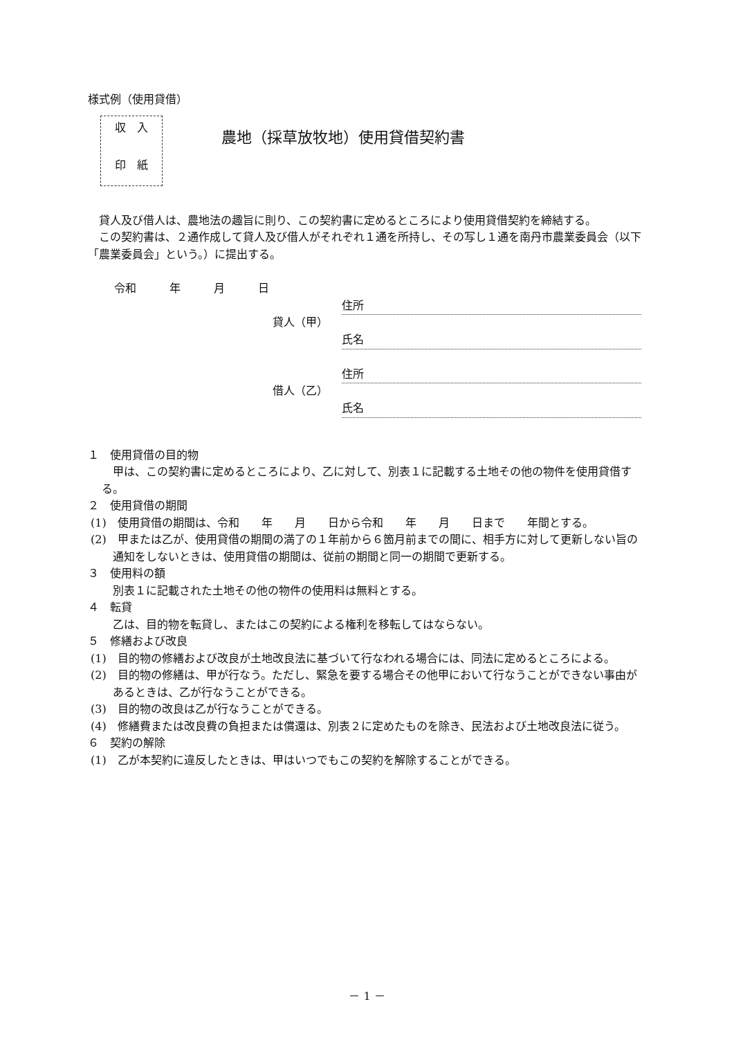様式例（使用貸借）
収　入
印　紙
農地（採草放牧地）使用貸借契約書
貸人及び借人は、農地法の趣旨に則り、この契約書に定めるところにより使用貸借契約を締結する。
この契約書は、２通作成して貸人及び借人がそれぞれ１通を所持し、その写し１通を南丹市農業委員会（以下「農業委員会」という。）に提出する。
令和　　　年　　　月　　　日
貸人（甲）
住所
氏名
借人（乙）
住所
氏名
１　使用貸借の目的物
甲は、この契約書に定めるところにより、乙に対して、別表１に記載する土地その他の物件を使用貸借する。
２　使用貸借の期間
(1)　使用貸借の期間は、令和　　年　　月　　日から令和　　年　　月　　日まで　　年間とする。
(2)　甲または乙が、使用貸借の期間の満了の１年前から６箇月前までの間に、相手方に対して更新しない旨の通知をしないときは、使用貸借の期間は、従前の期間と同一の期間で更新する。
３　使用料の額
別表１に記載された土地その他の物件の使用料は無料とする。
４　転貸
乙は、目的物を転貸し、またはこの契約による権利を移転してはならない。
５　修繕および改良
(1)　目的物の修繕および改良が土地改良法に基づいて行なわれる場合には、同法に定めるところによる。
(2)　目的物の修繕は、甲が行なう。ただし、緊急を要する場合その他甲において行なうことができない事由があるときは、乙が行なうことができる。
(3)　目的物の改良は乙が行なうことができる。
(4)　修繕費または改良費の負担または償還は、別表２に定めたものを除き、民法および土地改良法に従う。
６　契約の解除
(1)　乙が本契約に違反したときは、甲はいつでもこの契約を解除することができる。
－ 1 －